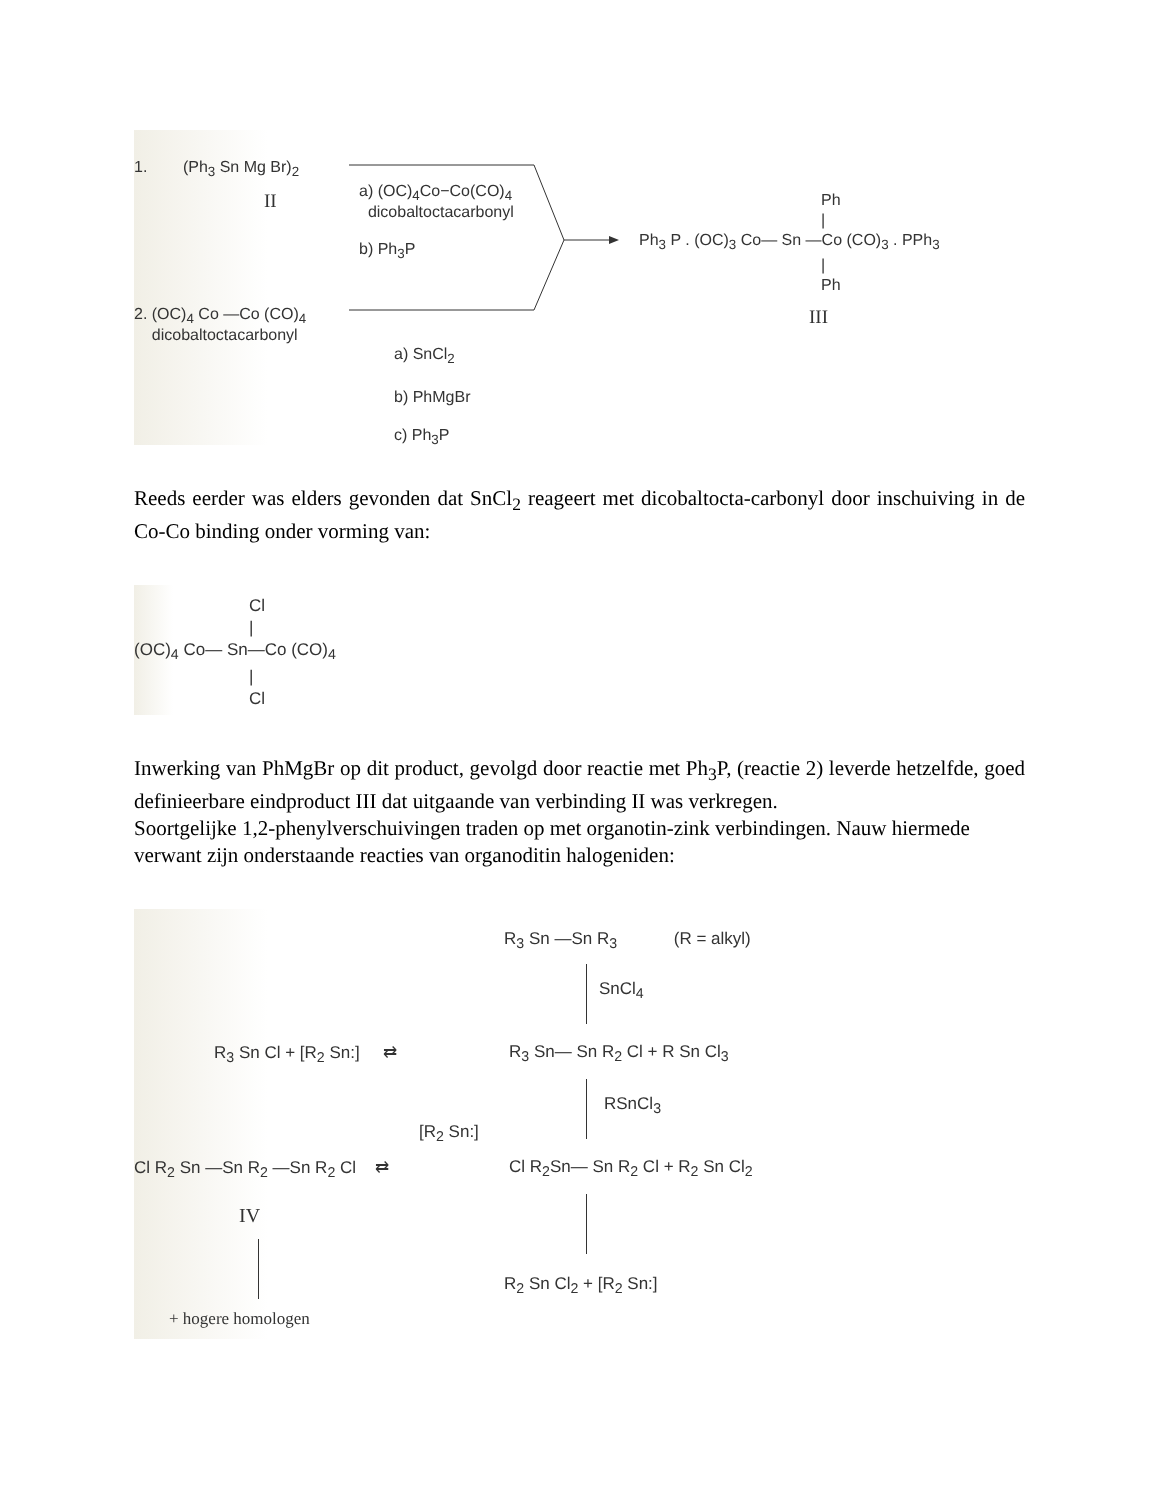1. (Ph<sub>3</sub> Sn Mg Br)<sub>2</sub>
II
a) (OC)<sub>4</sub>Co−Co(CO)<sub>4</sub>
dicobaltoctacarbonyl
b) Ph<sub>3</sub>P
Ph
|
Ph<sub>3</sub> P . (OC)<sub>3</sub> Co— Sn —Co (CO)<sub>3</sub> . PPh<sub>3</sub>
|
Ph
III
2. (OC)<sub>4</sub> Co —Co (CO)<sub>4</sub>
dicobaltoctacarbonyl
a) SnCl<sub>2</sub>
b) PhMgBr
c) Ph<sub>3</sub>P
Reeds eerder was elders gevonden dat SnCl<sub>2</sub> reageert met dicobaltocta-carbonyl door inschuiving in de Co-Co binding onder vorming van:
Cl
|
(OC)<sub>4</sub> Co— Sn—Co (CO)<sub>4</sub>
|
Cl
Inwerking van PhMgBr op dit product, gevolgd door reactie met Ph<sub>3</sub>P, (reactie 2) leverde hetzelfde, goed definieerbare eindproduct III dat uitgaande van verbinding II was verkregen.
Soortgelijke 1,2-phenylverschuivingen traden op met organotin-zink verbindingen. Nauw hiermede verwant zijn onderstaande reacties van organoditin halogeniden:
R<sub>3</sub> Sn —Sn R<sub>3</sub> (R = alkyl)
SnCl<sub>4</sub>
R<sub>3</sub> Sn Cl + [R<sub>2</sub> Sn:] ⇄ R<sub>3</sub> Sn— Sn R<sub>2</sub> Cl + R Sn Cl<sub>3</sub>
RSnCl<sub>3</sub>
[R<sub>2</sub> Sn:]
Cl R<sub>2</sub> Sn —Sn R<sub>2</sub> —Sn R<sub>2</sub> Cl ⇄ Cl R<sub>2</sub>Sn— Sn R<sub>2</sub> Cl + R<sub>2</sub> Sn Cl<sub>2</sub>
IV
R<sub>2</sub> Sn Cl<sub>2</sub> + [R<sub>2</sub> Sn:]
+ hogere homologen